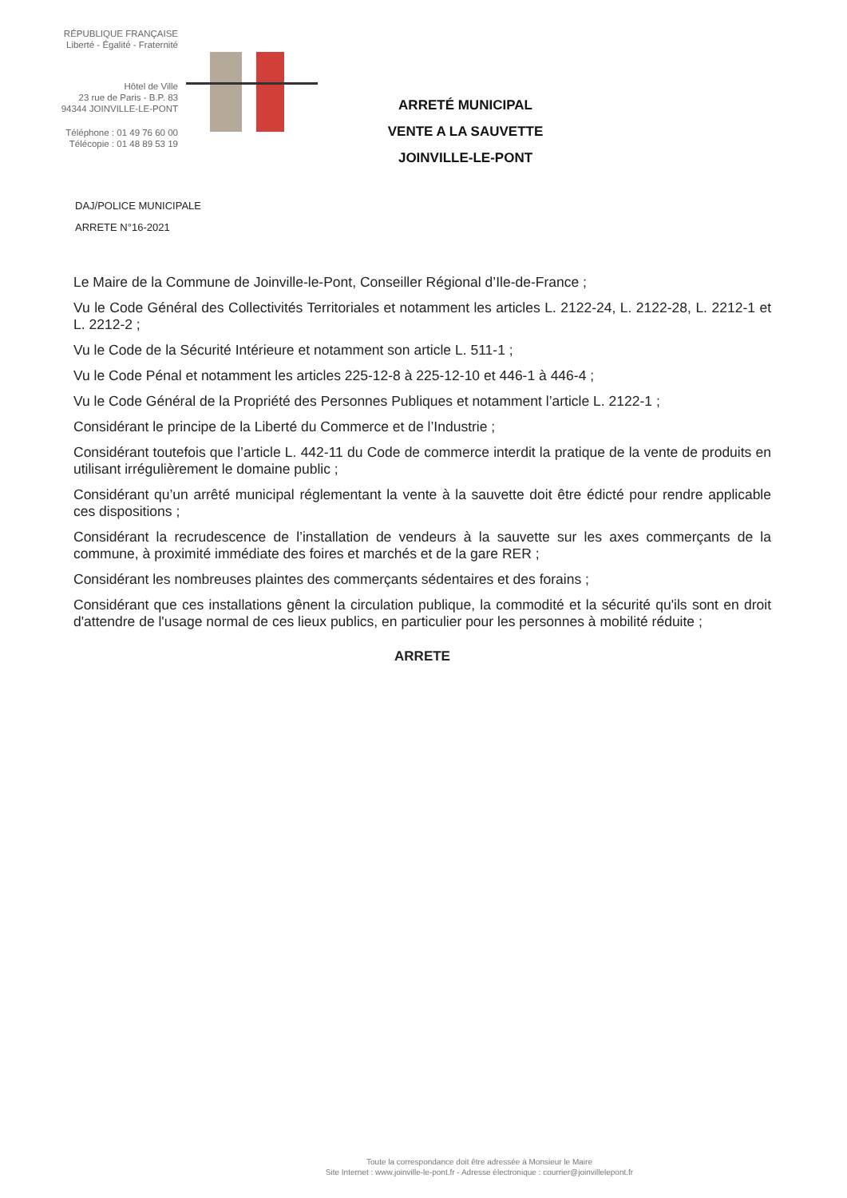RÉPUBLIQUE FRANÇAISE
Liberté - Égalité - Fraternité
Hôtel de Ville
23 rue de Paris - B.P. 83
94344 JOINVILLE-LE-PONT
Téléphone : 01 49 76 60 00
Télécopie : 01 48 89 53 19
ARRETÉ MUNICIPAL
VENTE A LA SAUVETTE
JOINVILLE-LE-PONT
DAJ/POLICE MUNICIPALE
ARRETE N°16-2021
Le Maire de la Commune de Joinville-le-Pont, Conseiller Régional d’Ile-de-France ;
Vu le Code Général des Collectivités Territoriales et notamment les articles L. 2122-24, L. 2122-28, L. 2212-1 et L. 2212-2 ;
Vu le Code de la Sécurité Intérieure et notamment son article L. 511-1 ;
Vu le Code Pénal et notamment les articles 225-12-8 à 225-12-10 et 446-1 à 446-4 ;
Vu le Code Général de la Propriété des Personnes Publiques et notamment l’article L. 2122-1 ;
Considérant le principe de la Liberté du Commerce et de l’Industrie ;
Considérant toutefois que l’article L. 442-11 du Code de commerce interdit la pratique de la vente de produits en utilisant irrégulièrement le domaine public ;
Considérant qu’un arrêté municipal réglementant la vente à la sauvette doit être édicté pour rendre applicable ces dispositions ;
Considérant la recrudescence de l’installation de vendeurs à la sauvette sur les axes commerçants de la commune, à proximité immédiate des foires et marchés et de la gare RER ;
Considérant les nombreuses plaintes des commerçants sédentaires et des forains ;
Considérant que ces installations gênent la circulation publique, la commodité et la sécurité qu'ils sont en droit d'attendre de l'usage normal de ces lieux publics, en particulier pour les personnes à mobilité réduite ;
ARRETE
Toute la correspondance doit être adressée à Monsieur le Maire
Site Internet : www.joinville-le-pont.fr - Adresse électronique : courrier@joinvillelepont.fr